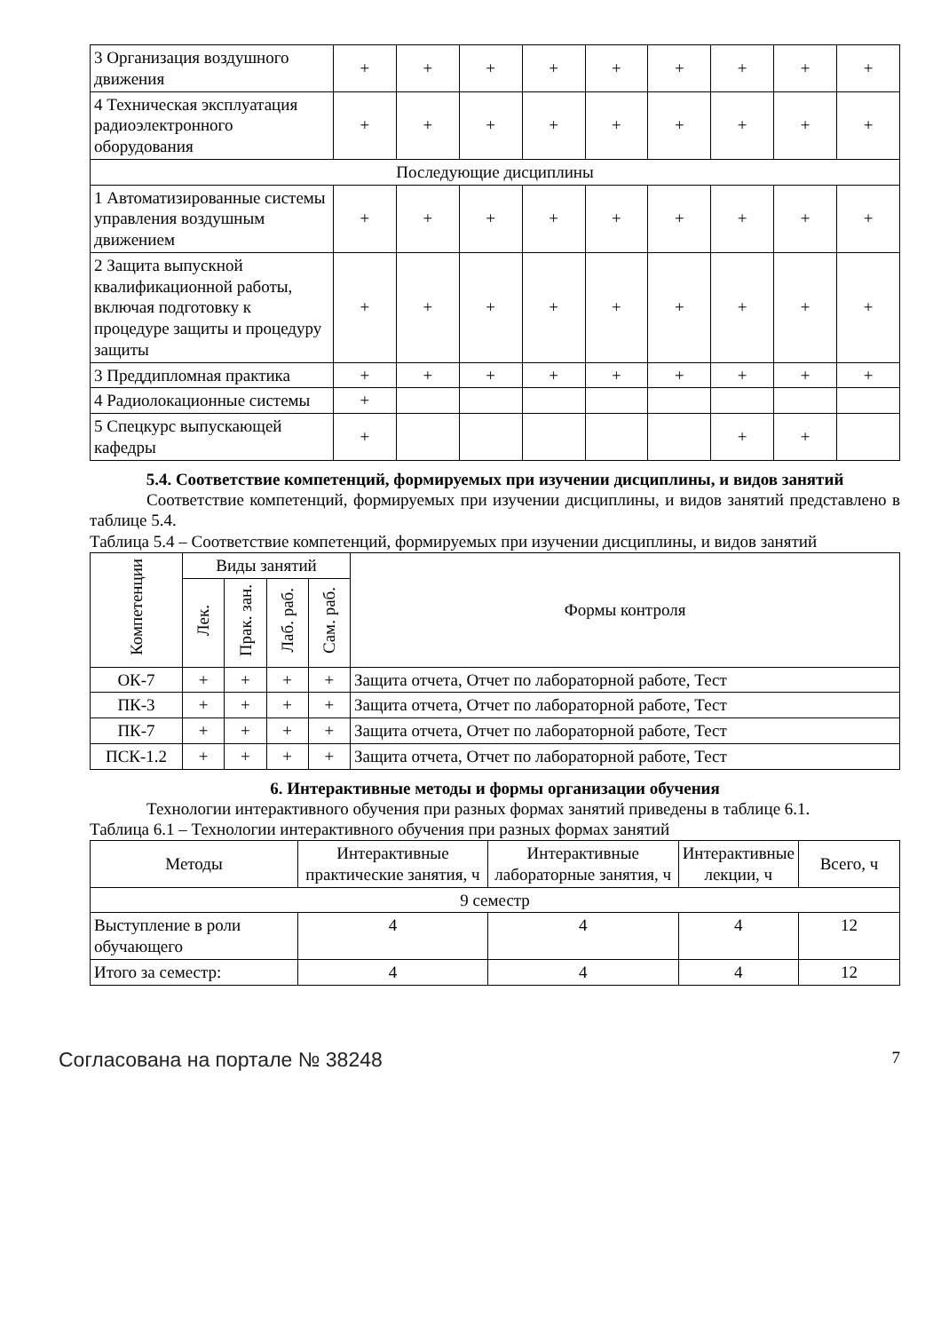| 3 Организация воздушного движения | + | + | + | + | + | + | + | + | + |
| 4 Техническая эксплуатация радиоэлектронного оборудования | + | + | + | + | + | + | + | + | + |
| Последующие дисциплины | | | | | | | | | |
| 1 Автоматизированные системы управления воздушным движением | + | + | + | + | + | + | + | + | + |
| 2 Защита выпускной квалификационной работы, включая подготовку к процедуре защиты и процедуру защиты | + | + | + | + | + | + | + | + | + |
| 3 Преддипломная практика | + | + | + | + | + | + | + | + | + |
| 4 Радиолокационные системы | + | | | | | | | | |
| 5 Спецкурс выпускающей кафедры | + | | | | | | + | + | |
5.4. Соответствие компетенций, формируемых при изучении дисциплины, и видов занятий
Соответствие компетенций, формируемых при изучении дисциплины, и видов занятий представлено в таблице 5.4.
Таблица 5.4 – Соответствие компетенций, формируемых при изучении дисциплины, и видов занятий
| Компетенции | Виды занятий | | | | Формы контроля |
| --- | --- | --- | --- | --- | --- |
| | Лек. | Прак. зан. | Лаб. раб. | Сам. раб. | |
| ОК-7 | + | + | + | + | Защита отчета, Отчет по лабораторной работе, Тест |
| ПК-3 | + | + | + | + | Защита отчета, Отчет по лабораторной работе, Тест |
| ПК-7 | + | + | + | + | Защита отчета, Отчет по лабораторной работе, Тест |
| ПСК-1.2 | + | + | + | + | Защита отчета, Отчет по лабораторной работе, Тест |
6. Интерактивные методы и формы организации обучения
Технологии интерактивного обучения при разных формах занятий приведены в таблице 6.1.
Таблица 6.1 – Технологии интерактивного обучения при разных формах занятий
| Методы | Интерактивные практические занятия, ч | Интерактивные лабораторные занятия, ч | Интерактивные лекции, ч | Всего, ч |
| --- | --- | --- | --- | --- |
| 9 семестр | | | | |
| Выступление в роли обучающего | 4 | 4 | 4 | 12 |
| Итого за семестр: | 4 | 4 | 4 | 12 |
Согласована на портале № 38248 7